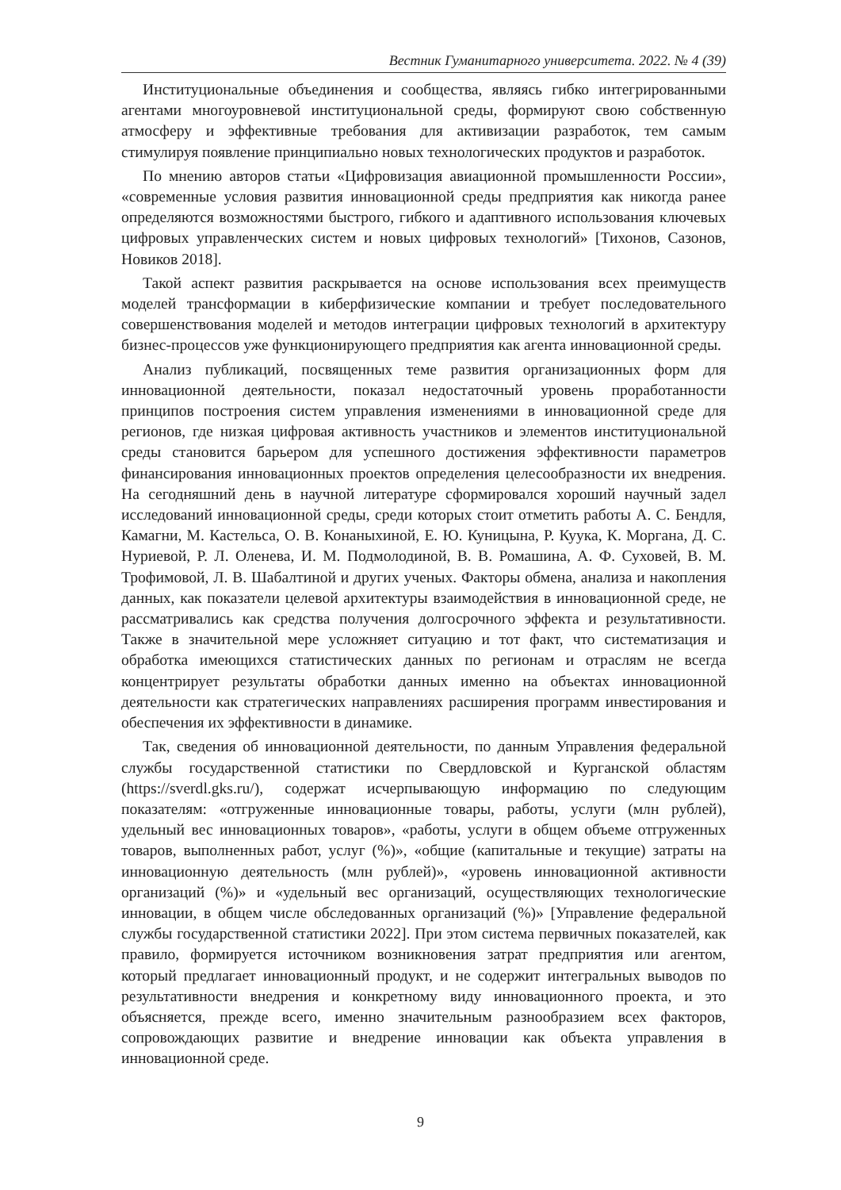Вестник Гуманитарного университета. 2022. № 4 (39)
Институциональные объединения и сообщества, являясь гибко интегрированными агентами многоуровневой институциональной среды, формируют свою собственную атмосферу и эффективные требования для активизации разработок, тем самым стимулируя появление принципиально новых технологических продуктов и разработок.
По мнению авторов статьи «Цифровизация авиационной промышленности России», «современные условия развития инновационной среды предприятия как никогда ранее определяются возможностями быстрого, гибкого и адаптивного использования ключевых цифровых управленческих систем и новых цифровых технологий» [Тихонов, Сазонов, Новиков 2018].
Такой аспект развития раскрывается на основе использования всех преимуществ моделей трансформации в киберфизические компании и требует последовательного совершенствования моделей и методов интеграции цифровых технологий в архитектуру бизнес-процессов уже функционирующего предприятия как агента инновационной среды.
Анализ публикаций, посвященных теме развития организационных форм для инновационной деятельности, показал недостаточный уровень проработанности принципов построения систем управления изменениями в инновационной среде для регионов, где низкая цифровая активность участников и элементов институциональной среды становится барьером для успешного достижения эффективности параметров финансирования инновационных проектов определения целесообразности их внедрения. На сегодняшний день в научной литературе сформировался хороший научный задел исследований инновационной среды, среди которых стоит отметить работы А. С. Бендля, Камагни, М. Кастельса, О. В. Конаныхиной, Е. Ю. Куницына, Р. Куука, К. Моргана, Д. С. Нуриевой, Р. Л. Оленева, И. М. Подмолодиной, В. В. Ромашина, А. Ф. Суховей, В. М. Трофимовой, Л. В. Шабалтиной и других ученых. Факторы обмена, анализа и накопления данных, как показатели целевой архитектуры взаимодействия в инновационной среде, не рассматривались как средства получения долгосрочного эффекта и результативности. Также в значительной мере усложняет ситуацию и тот факт, что систематизация и обработка имеющихся статистических данных по регионам и отраслям не всегда концентрирует результаты обработки данных именно на объектах инновационной деятельности как стратегических направлениях расширения программ инвестирования и обеспечения их эффективности в динамике.
Так, сведения об инновационной деятельности, по данным Управления федеральной службы государственной статистики по Свердловской и Курганской областям (https://sverdl.gks.ru/), содержат исчерпывающую информацию по следующим показателям: «отгруженные инновационные товары, работы, услуги (млн рублей), удельный вес инновационных товаров», «работы, услуги в общем объеме отгруженных товаров, выполненных работ, услуг (%)», «общие (капитальные и текущие) затраты на инновационную деятельность (млн рублей)», «уровень инновационной активности организаций (%)» и «удельный вес организаций, осуществляющих технологические инновации, в общем числе обследованных организаций (%)» [Управление федеральной службы государственной статистики 2022]. При этом система первичных показателей, как правило, формируется источником возникновения затрат предприятия или агентом, который предлагает инновационный продукт, и не содержит интегральных выводов по результативности внедрения и конкретному виду инновационного проекта, и это объясняется, прежде всего, именно значительным разнообразием всех факторов, сопровождающих развитие и внедрение инновации как объекта управления в инновационной среде.
9